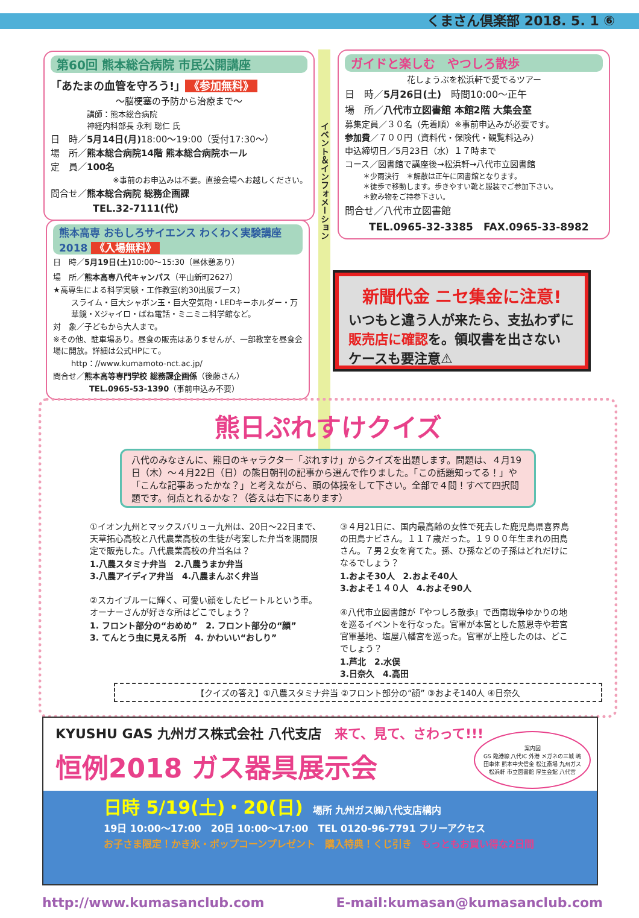くまさん倶楽部 2018. 5. 1 ⑥
第60回 熊本総合病院 市民公開講座
「あたまの血管を守ろう!」 《参加無料》
～脳梗塞の予防から治療まで～
講師：熊本総合病院
神経内科部長 永利 聡仁 氏
日　時／5月14日(月) 18:00～19:00（受付17:30～）
場　所／熊本総合病院14階 熊本総合病院ホール
定　員／100名
※事前のお申込みは不要。直接会場へお越しください。
問合せ／熊本総合病院 総務企画課
TEL.32-7111(代)
熊本高専 おもしろサイエンス わくわく実験講座 2018 《入場無料》
日　時／5月19日(土) 10:00～15:30（昼休憩あり）
場　所／熊本高専八代キャンパス（平山新町2627）
★高専生による科学実験・工作教室(約30出展ブース)
スライム・巨大シャボン玉・巨大空気砲・LEDキーホルダー・万華鏡・Xジャイロ・ばね電話・ミニミニ科学館など。
対　象／子どもから大人まで。
※その他、駐車場あり。昼食の販売はありませんが、一部教室を昼食会場に開放。詳細は公式HPにて。
http：//www.kumamoto-nct.ac.jp/
問合せ／熊本高等専門学校 総務課企画係（後藤さん）
TEL.0965-53-1390（事前申込み不要）
イベント＆インフォメーション
ガイドと楽しむ　やつしろ散歩
花しょうぶを松浜軒で愛でるツアー
日　時／5月26日(土)　時間10:00～正午
場　所／八代市立図書館 本館2階 大集会室
募集定員／３０名（先着順）※事前申込みが必要です。
参加費／７００円（資料代・保険代・観覧料込み）
申込締切日／5月23日（水）１７時まで
コース／図書館で講座後→松浜軒→八代市立図書館
＊少雨決行　＊解散は正午に図書館となります。
＊徒歩で移動します。歩きやすい靴と服装でご参加下さい。
＊飲み物をご持参下さい。
問合せ／八代市立図書館
TEL.0965-32-3385　FAX.0965-33-8982
新聞代金 ニセ集金に注意!
いつもと違う人が来たら、支払わずに
販売店に確認を。領収書を出さない
ケースも要注意⚠
熊日ぷれすけクイズ
八代のみなさんに、熊日のキャラクター「ぷれすけ」からクイズを出題します。問題は、４月19日（木）～４月22日（日）の熊日朝刊の記事から選んで作りました。「この話題知ってる！」や「こんな記事あったかな？」と考えながら、頭の体操をして下さい。全部で４問！すべて四択問題です。何点とれるかな？（答えは右下にあります）
①イオン九州とマックスバリュー九州は、20日～22日まで、天草拓心高校と八代農業高校の生徒が考案した弁当を期間限定で販売した。八代農業高校の弁当名は？
1.八農スタミナ弁当　2.八農うまか弁当
3.八農アイディア弁当　4.八農まんぷく弁当
②スカイブルーに輝く、可愛い顔をしたビートルという車。オーナーさんが好きな所はどこでしょう？
1. フロント部分の“おめめ”　2. フロント部分の“顔”
3. てんとう虫に見える所　4. かわいい“おしり”
③４月21日に、国内最高齢の女性で死去した鹿児島県喜界島の田島ナビさん。１１７歳だった。１９００年生まれの田島さん。７男２女を育てた。孫、ひ孫などの子孫はどれだけになるでしょう？
1.およそ30人　2.およそ40人
3.およそ１４０人　4.およそ90人
④八代市立図書館が『やつしろ散歩』で西南戦争ゆかりの地を巡るイベントを行なった。官軍が本営とした慈恩寺や若宮官軍基地、塩屋八幡宮を巡った。官軍が上陸したのは、どこでしょう？
1.芦北　2.水俣
3.日奈久　4.高田
【クイズの答え】①八農スタミナ弁当 ②フロント部分の“顔” ③およそ140人 ④日奈久
KYUSHU GAS 九州ガス株式会社 八代支店　来て、見て、さわって!!!
恒例2018 ガス器具展示会
日時 5/19(土)・20(日)　場所 九州ガス㈱八代支店構内
19日 10:00～17:00　20日 10:00～17:00　TEL 0120-96-7791 フリーアクセス
お子さま限定！かき氷・ポップコーンプレゼント　購入特典！くじ引き　もっともお買い得な2日間
案内図
GS 臨港線 八代IC 外港 メガネの三城 嶋田車体 熊本中央信金 松江斎場 九州ガス 松浜軒 市立図書館 厚生会館 八代宮
http://www.kumasanclub.com E-mail:kumasan@kumasanclub.com